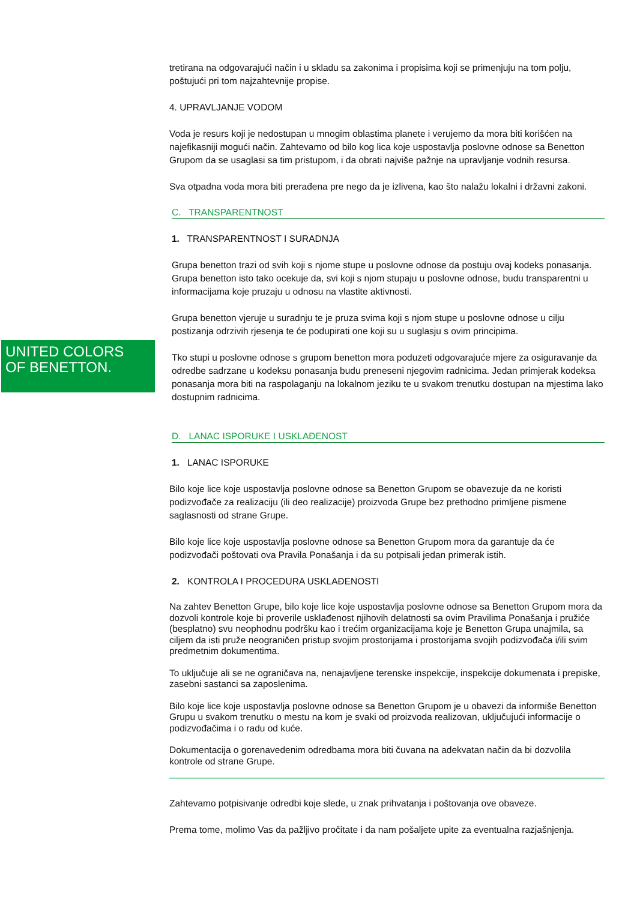UNITED COLORS
OF BENETTON.
tretirana na odgovarajući način i u skladu sa zakonima i propisima koji se primenjuju na tom polju, poštujući pri tom najzahtevnije propise.
4. UPRAVLJANJE VODOM
Voda je resurs koji je nedostupan u mnogim oblastima planete i verujemo da mora biti korišćen na najefikasniji mogući način. Zahtevamo od bilo kog lica koje uspostavlja poslovne odnose sa Benetton Grupom da se usaglasi sa tim pristupom, i da obrati najviše pažnje na upravljanje vodnih resursa.
Sva otpadna voda mora biti prerađena pre nego da je izlivena, kao što nalažu lokalni i državni zakoni.
C. TRANSPARENTNOST
1. TRANSPARENTNOST I SURADNJA
Grupa benetton trazi od svih koji s njome stupe u poslovne odnose da postuju ovaj kodeks ponasanja. Grupa benetton isto tako ocekuje da, svi koji s njom stupaju u poslovne odnose, budu transparentni u informacijama koje pruzaju u odnosu na vlastite aktivnosti.
Grupa benetton vjeruje u suradnju te je pruza svima koji s njom stupe u poslovne odnose u cilju postizanja odrzivih rjesenja te će podupirati one koji su u suglasju s ovim principima.
Tko stupi u poslovne odnose s grupom benetton mora poduzeti odgovarajuće mjere za osiguravanje da odredbe sadrzane u kodeksu ponasanja budu preneseni njegovim radnicima. Jedan primjerak kodeksa ponasanja mora biti na raspolaganju na lokalnom jeziku te u svakom trenutku dostupan na mjestima lako dostupnim radnicima.
D. LANAC ISPORUKE I USKLAĐENOST
1. LANAC ISPORUKE
Bilo koje lice koje uspostavlja poslovne odnose sa Benetton Grupom se obavezuje da ne koristi podizvođače za realizaciju (ili deo realizacije) proizvoda Grupe bez prethodno primljene pismene saglasnosti od strane Grupe.
Bilo koje lice koje uspostavlja poslovne odnose sa Benetton Grupom mora da garantuje da će podizvođači poštovati ova Pravila Ponašanja i da su potpisali jedan primerak istih.
2. KONTROLA I PROCEDURA USKLAĐENOSTI
Na zahtev Benetton Grupe, bilo koje lice koje uspostavlja poslovne odnose sa Benetton Grupom mora da dozvoli kontrole koje bi proverile usklađenost njihovih delatnosti sa ovim Pravilima Ponašanja i pružiće (besplatno) svu neophodnu podršku kao i trećim organizacijama koje je Benetton Grupa unajmila, sa ciljem da isti pruže neograničen pristup svojim prostorijama i prostorijama svojih podizvođača i/ili svim predmetnim dokumentima.
To uključuje ali se ne ograničava na, nenajavljene terenske inspekcije, inspekcije dokumenata i prepiske, zasebni sastanci sa zaposlenima.
Bilo koje lice koje uspostavlja poslovne odnose sa Benetton Grupom je u obavezi da informiše Benetton Grupu u svakom trenutku o mestu na kom je svaki od proizvoda realizovan, uključujući informacije o podizvođačima i o radu od kuće.
Dokumentacija o gorenavedenim odredbama mora biti čuvana na adekvatan način da bi dozvolila kontrole od strane Grupe.
Zahtevamo potpisivanje odredbi koje slede, u znak prihvatanja i poštovanja ove obaveze.
Prema tome, molimo Vas da pažljivo pročitate i da nam pošaljete upite za eventualna razjašnjenja.